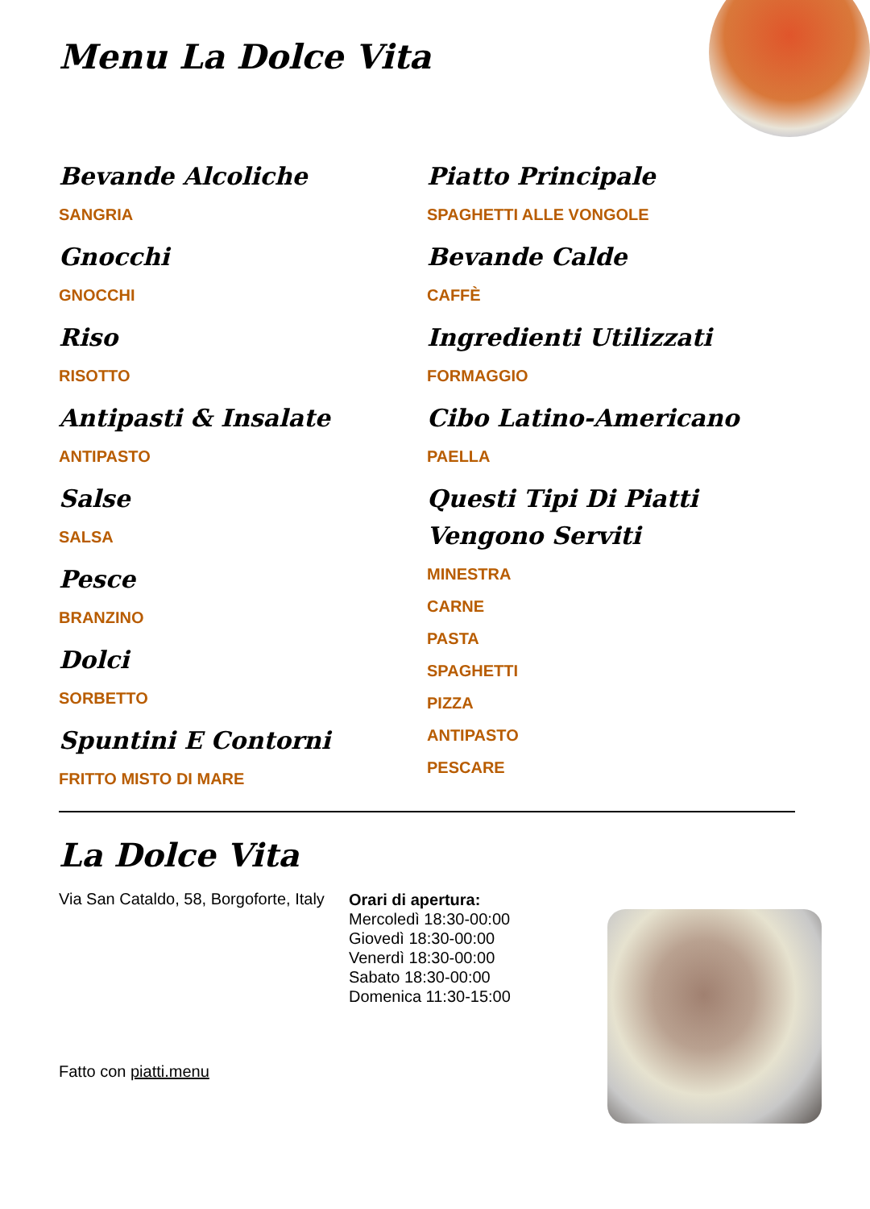Menu La Dolce Vita
Bevande Alcoliche
SANGRIA
Gnocchi
GNOCCHI
Riso
RISOTTO
Antipasti & Insalate
ANTIPASTO
Salse
SALSA
Pesce
BRANZINO
Dolci
SORBETTO
Spuntini E Contorni
FRITTO MISTO DI MARE
Piatto Principale
SPAGHETTI ALLE VONGOLE
Bevande Calde
CAFFÈ
Ingredienti Utilizzati
FORMAGGIO
Cibo Latino-Americano
PAELLA
Questi Tipi Di Piatti Vengono Serviti
MINESTRA
CARNE
PASTA
SPAGHETTI
PIZZA
ANTIPASTO
PESCARE
La Dolce Vita
Via San Cataldo, 58, Borgoforte, Italy
Orari di apertura:
Mercoledì 18:30-00:00
Giovedì 18:30-00:00
Venerdì 18:30-00:00
Sabato 18:30-00:00
Domenica 11:30-15:00
Fatto con piatti.menu